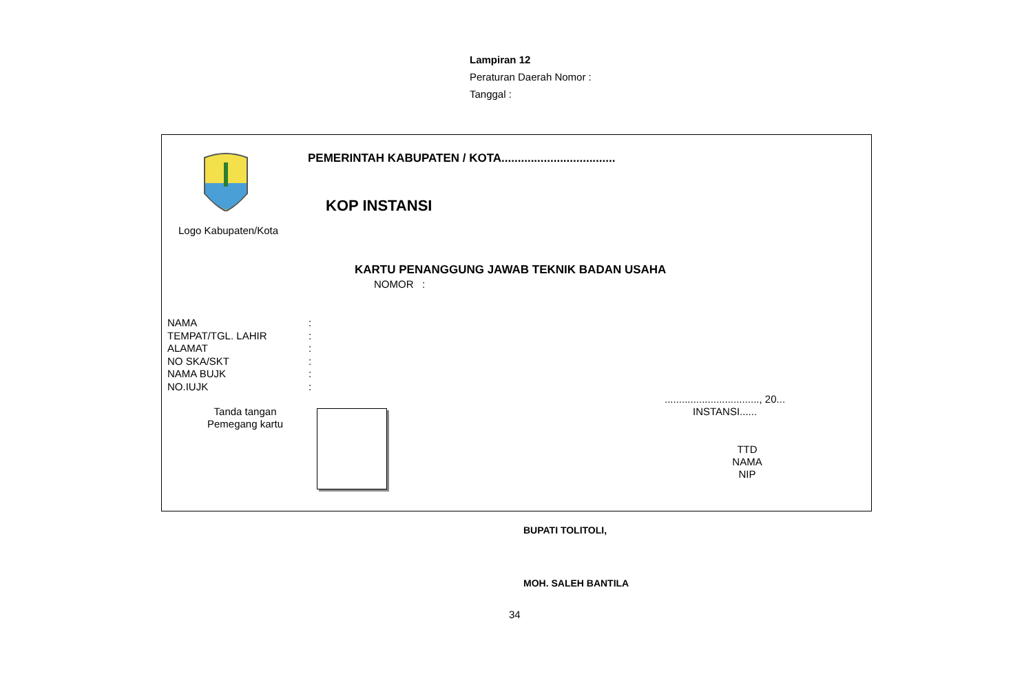Lampiran 12
Peraturan Daerah Nomor :
Tanggal :
Logo Kabupaten/Kota
PEMERINTAH KABUPATEN / KOTA...................................
KOP INSTANSI
KARTU PENANGGUNG JAWAB TEKNIK BADAN USAHA
NOMOR :
NAMA:
TEMPAT/TGL. LAHIR:
ALAMAT:
NO SKA/SKT:
NAMA BUJK:
NO.IUJK:
Tanda tangan
Pemegang kartu
................................., 20...
INSTANSI......
TTD
NAMA
NIP
BUPATI TOLITOLI,
MOH. SALEH BANTILA
34